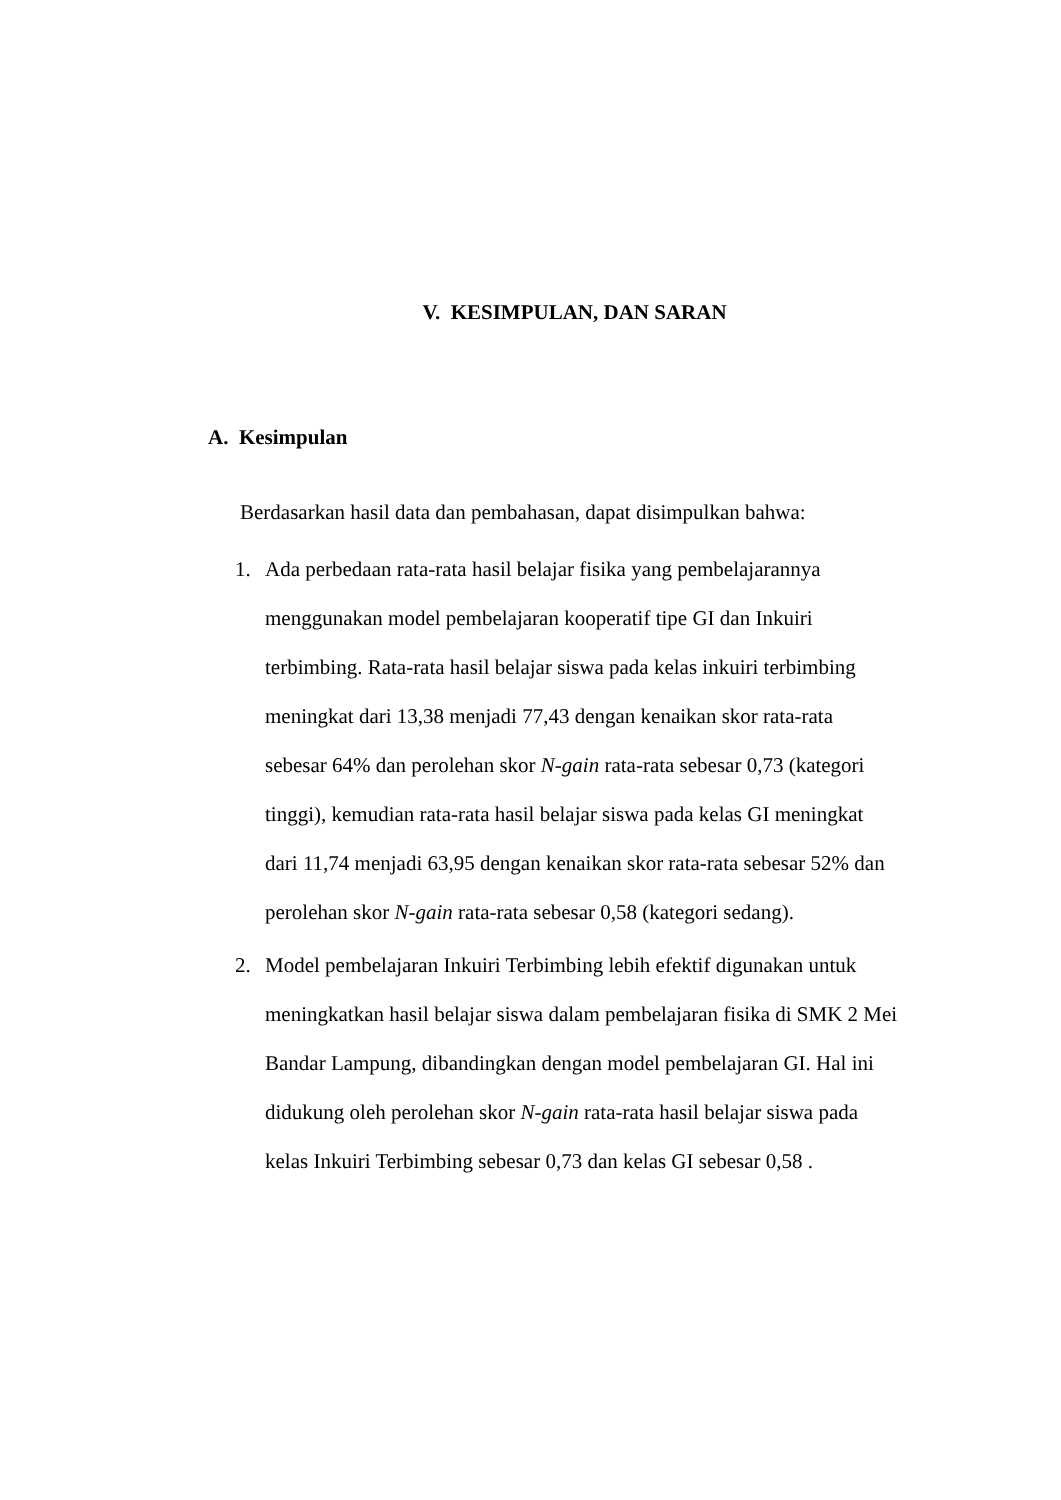V. KESIMPULAN, DAN SARAN
A. Kesimpulan
Berdasarkan hasil data dan pembahasan, dapat disimpulkan bahwa:
1. Ada perbedaan rata-rata hasil belajar fisika yang pembelajarannya menggunakan model pembelajaran kooperatif tipe GI dan Inkuiri terbimbing. Rata-rata hasil belajar siswa pada kelas inkuiri terbimbing meningkat dari 13,38 menjadi 77,43 dengan kenaikan skor rata-rata sebesar 64% dan perolehan skor N-gain rata-rata sebesar 0,73 (kategori tinggi), kemudian rata-rata hasil belajar siswa pada kelas GI meningkat dari 11,74 menjadi 63,95 dengan kenaikan skor rata-rata sebesar 52% dan perolehan skor N-gain rata-rata sebesar 0,58 (kategori sedang).
2. Model pembelajaran Inkuiri Terbimbing lebih efektif digunakan untuk meningkatkan hasil belajar siswa dalam pembelajaran fisika di SMK 2 Mei Bandar Lampung, dibandingkan dengan model pembelajaran GI. Hal ini didukung oleh perolehan skor N-gain rata-rata hasil belajar siswa pada kelas Inkuiri Terbimbing sebesar 0,73 dan kelas GI sebesar 0,58 .